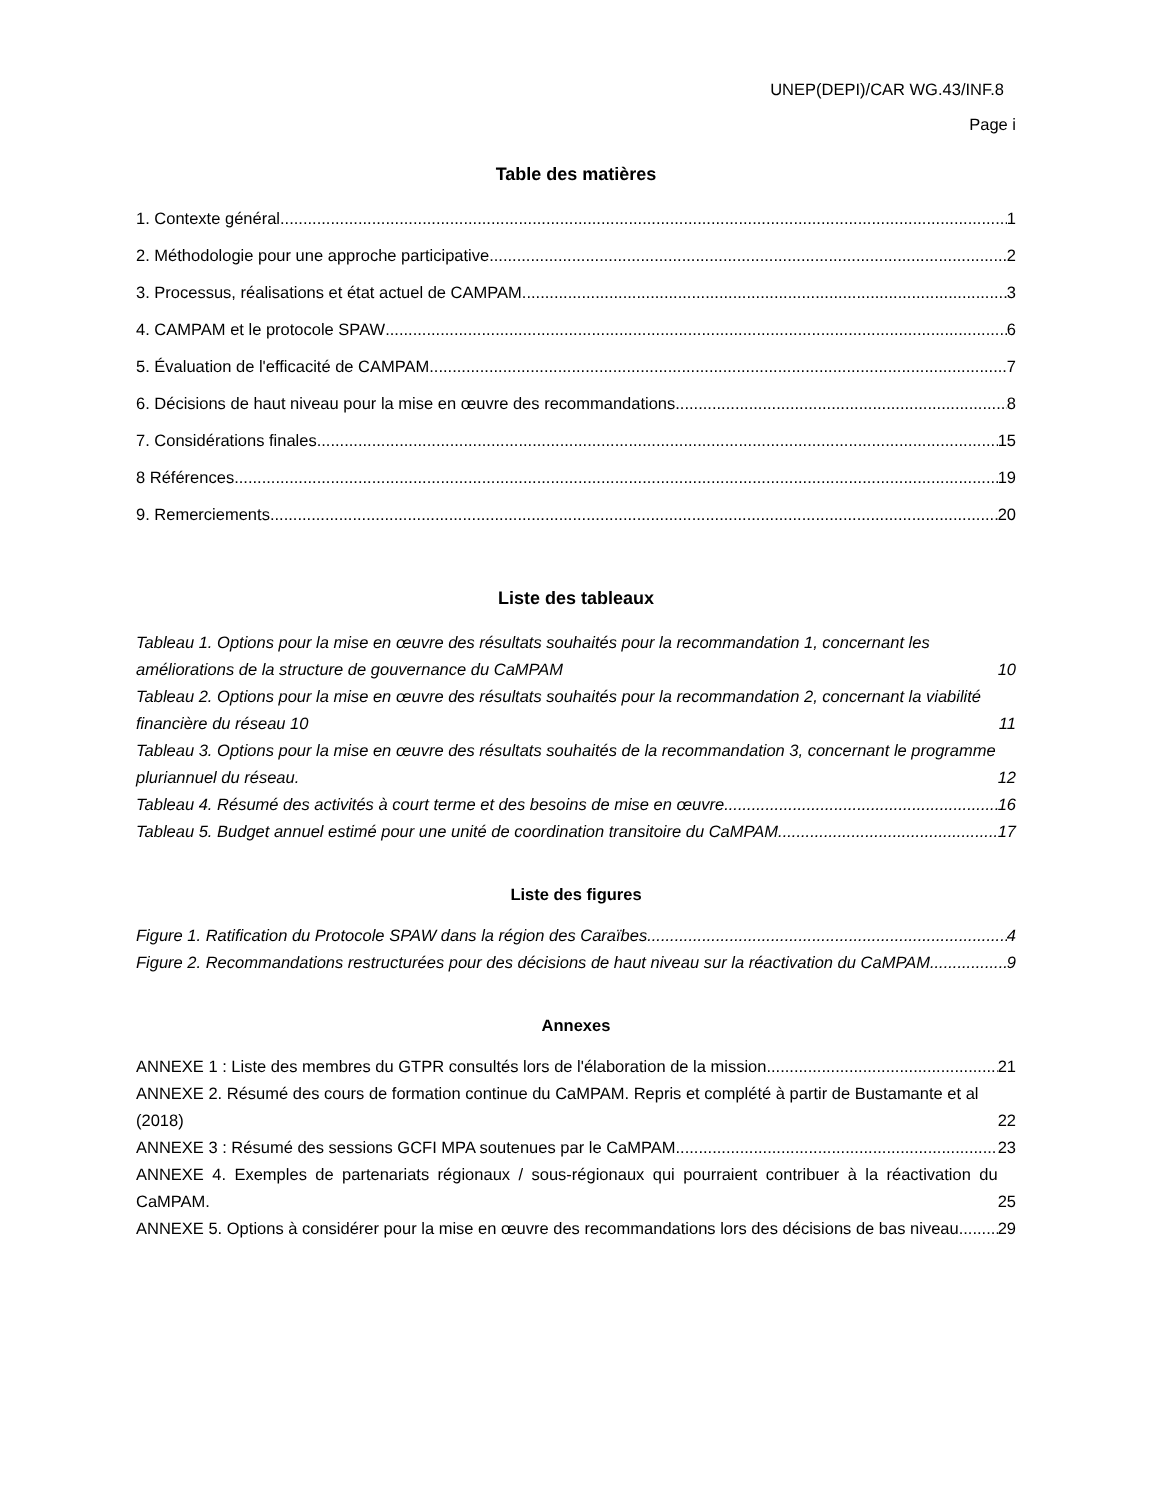UNEP(DEPI)/CAR WG.43/INF.8
Page i
Table des matières
1. Contexte général 1
2. Méthodologie pour une approche participative 2
3. Processus, réalisations et état actuel de CAMPAM 3
4. CAMPAM et le protocole SPAW 6
5. Évaluation de l'efficacité de CAMPAM 7
6. Décisions de haut niveau pour la mise en œuvre des recommandations 8
7. Considérations finales 15
8 Références 19
9. Remerciements 20
Liste des tableaux
Tableau 1. Options pour la mise en œuvre des résultats souhaités pour la recommandation 1, concernant les améliorations de la structure de gouvernance du CaMPAM 10
Tableau 2. Options pour la mise en œuvre des résultats souhaités pour la recommandation 2, concernant la viabilité financière du réseau 10 11
Tableau 3. Options pour la mise en œuvre des résultats souhaités de la recommandation 3, concernant le programme pluriannuel du réseau. 12
Tableau 4. Résumé des activités à court terme et des besoins de mise en œuvre 16
Tableau 5. Budget annuel estimé pour une unité de coordination transitoire du CaMPAM 17
Liste des figures
Figure 1. Ratification du Protocole SPAW dans la région des Caraïbes 4
Figure 2. Recommandations restructurées pour des décisions de haut niveau sur la réactivation du CaMPAM 9
Annexes
ANNEXE 1 : Liste des membres du GTPR consultés lors de l'élaboration de la mission 21
ANNEXE 2. Résumé des cours de formation continue du CaMPAM. Repris et complété à partir de Bustamante et al (2018) 22
ANNEXE 3 : Résumé des sessions GCFI MPA soutenues par le CaMPAM 23
ANNEXE 4. Exemples de partenariats régionaux / sous-régionaux qui pourraient contribuer à la réactivation du CaMPAM. 25
ANNEXE 5. Options à considérer pour la mise en œuvre des recommandations lors des décisions de bas niveau. 29